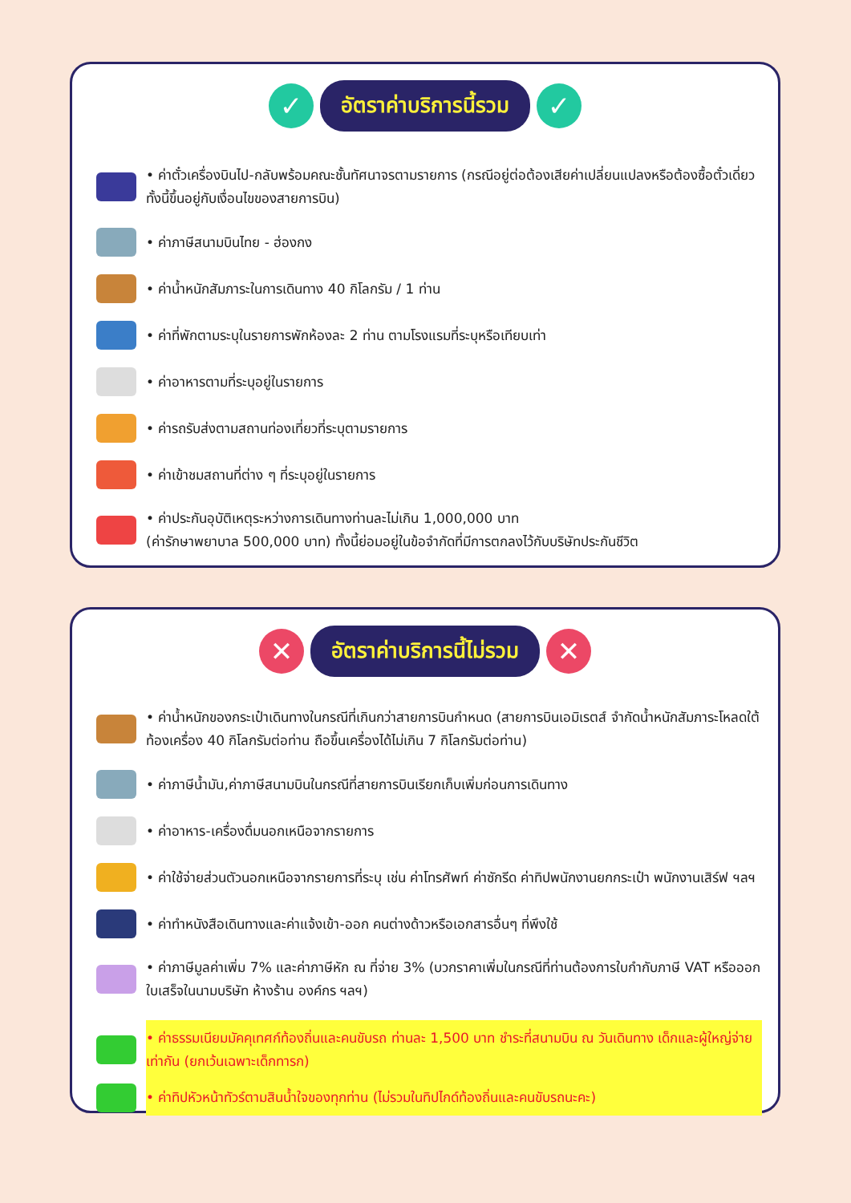✓
อัตราค่าบริการนี้รวม
✓
• ค่าตั๋วเครื่องบินไป-กลับพร้อมคณะชั้นทัศนาจรตามรายการ (กรณีอยู่ต่อต้องเสียค่าเปลี่ยนแปลงหรือต้องซื้อตั๋วเดี่ยวทั้งนี้ขึ้นอยู่กับเงื่อนไขของสายการบิน)
• ค่าภาษีสนามบินไทย - ฮ่องกง
• ค่าน้ำหนักสัมภาระในการเดินทาง 40 กิโลกรัม / 1 ท่าน
• ค่าที่พักตามระบุในรายการพักห้องละ 2 ท่าน ตามโรงแรมที่ระบุหรือเทียบเท่า
• ค่าอาหารตามที่ระบุอยู่ในรายการ
• ค่ารถรับส่งตามสถานท่องเที่ยวที่ระบุตามรายการ
• ค่าเข้าชมสถานที่ต่าง ๆ ที่ระบุอยู่ในรายการ
• ค่าประกันอุบัติเหตุระหว่างการเดินทางท่านละไม่เกิน 1,000,000 บาท
(ค่ารักษาพยาบาล 500,000 บาท) ทั้งนี้ย่อมอยู่ในข้อจำกัดที่มีการตกลงไว้กับบริษัทประกันชีวิต
✕
อัตราค่าบริการนี้ไม่รวม
✕
• ค่าน้ำหนักของกระเป๋าเดินทางในกรณีที่เกินกว่าสายการบินกำหนด (สายการบินเอมิเรตส์ จำกัดน้ำหนักสัมภาระโหลดใต้ท้องเครื่อง 40 กิโลกรัมต่อท่าน ถือขึ้นเครื่องได้ไม่เกิน 7 กิโลกรัมต่อท่าน)
• ค่าภาษีน้ำมัน,ค่าภาษีสนามบินในกรณีที่สายการบินเรียกเก็บเพิ่มก่อนการเดินทาง
• ค่าอาหาร-เครื่องดื่มนอกเหนือจากรายการ
• ค่าใช้จ่ายส่วนตัวนอกเหนือจากรายการที่ระบุ เช่น ค่าโทรศัพท์ ค่าซักรีด ค่าทิปพนักงานยกกระเป๋า พนักงานเสิร์ฟ ฯลฯ
• ค่าทำหนังสือเดินทางและค่าแจ้งเข้า-ออก คนต่างด้าวหรือเอกสารอื่นๆ ที่พึงใช้
• ค่าภาษีมูลค่าเพิ่ม 7% และค่าภาษีหัก ณ ที่จ่าย 3% (บวกราคาเพิ่มในกรณีที่ท่านต้องการใบกำกับภาษี VAT หรือออกใบเสร็จในนามบริษัท ห้างร้าน องค์กร ฯลฯ)
• ค่าธรรมเนียมมัคคุเทศก์ท้องถิ่นและคนขับรถ ท่านละ 1,500 บาท ชำระที่สนามบิน ณ วันเดินทาง เด็กและผู้ใหญ่จ่ายเท่ากัน (ยกเว้นเฉพาะเด็กทารก)
• ค่าทิปหัวหน้าทัวร์ตามสินน้ำใจของทุกท่าน (ไม่รวมในทิปไกด์ท้องถิ่นและคนขับรถนะคะ)